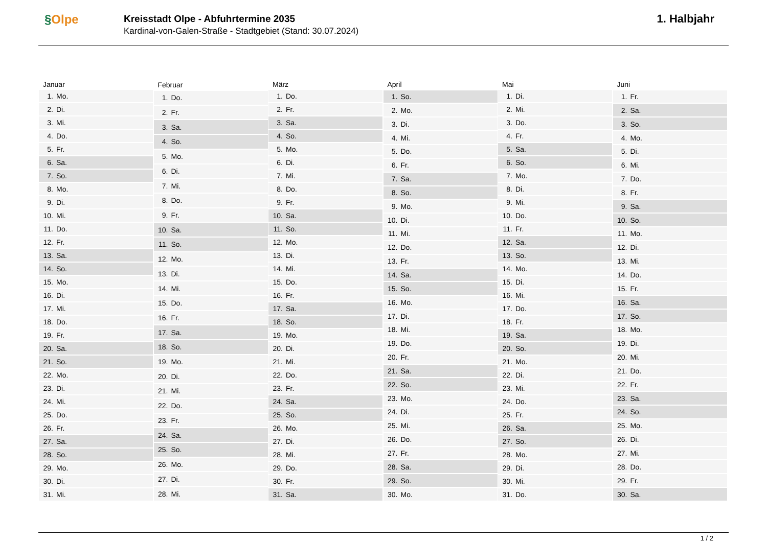§Olpe
Kreisstadt Olpe - Abfuhrtermine 2035
Kardinal-von-Galen-Straße - Stadtgebiet (Stand: 30.07.2024)
1. Halbjahr
| Januar | |
| --- | --- |
| 1. | Mo. |
| 2. | Di. |
| 3. | Mi. |
| 4. | Do. |
| 5. | Fr. |
| 6. | Sa. |
| 7. | So. |
| 8. | Mo. |
| 9. | Di. |
| 10. | Mi. |
| 11. | Do. |
| 12. | Fr. |
| 13. | Sa. |
| 14. | So. |
| 15. | Mo. |
| 16. | Di. |
| 17. | Mi. |
| 18. | Do. |
| 19. | Fr. |
| 20. | Sa. |
| 21. | So. |
| 22. | Mo. |
| 23. | Di. |
| 24. | Mi. |
| 25. | Do. |
| 26. | Fr. |
| 27. | Sa. |
| 28. | So. |
| 29. | Mo. |
| 30. | Di. |
| 31. | Mi. |
| Februar | |
| --- | --- |
| 1. | Do. |
| 2. | Fr. |
| 3. | Sa. |
| 4. | So. |
| 5. | Mo. |
| 6. | Di. |
| 7. | Mi. |
| 8. | Do. |
| 9. | Fr. |
| 10. | Sa. |
| 11. | So. |
| 12. | Mo. |
| 13. | Di. |
| 14. | Mi. |
| 15. | Do. |
| 16. | Fr. |
| 17. | Sa. |
| 18. | So. |
| 19. | Mo. |
| 20. | Di. |
| 21. | Mi. |
| 22. | Do. |
| 23. | Fr. |
| 24. | Sa. |
| 25. | So. |
| 26. | Mo. |
| 27. | Di. |
| 28. | Mi. |
| März | |
| --- | --- |
| 1. | Do. |
| 2. | Fr. |
| 3. | Sa. |
| 4. | So. |
| 5. | Mo. |
| 6. | Di. |
| 7. | Mi. |
| 8. | Do. |
| 9. | Fr. |
| 10. | Sa. |
| 11. | So. |
| 12. | Mo. |
| 13. | Di. |
| 14. | Mi. |
| 15. | Do. |
| 16. | Fr. |
| 17. | Sa. |
| 18. | So. |
| 19. | Mo. |
| 20. | Di. |
| 21. | Mi. |
| 22. | Do. |
| 23. | Fr. |
| 24. | Sa. |
| 25. | So. |
| 26. | Mo. |
| 27. | Di. |
| 28. | Mi. |
| 29. | Do. |
| 30. | Fr. |
| 31. | Sa. |
| April | |
| --- | --- |
| 1. | So. |
| 2. | Mo. |
| 3. | Di. |
| 4. | Mi. |
| 5. | Do. |
| 6. | Fr. |
| 7. | Sa. |
| 8. | So. |
| 9. | Mo. |
| 10. | Di. |
| 11. | Mi. |
| 12. | Do. |
| 13. | Fr. |
| 14. | Sa. |
| 15. | So. |
| 16. | Mo. |
| 17. | Di. |
| 18. | Mi. |
| 19. | Do. |
| 20. | Fr. |
| 21. | Sa. |
| 22. | So. |
| 23. | Mo. |
| 24. | Di. |
| 25. | Mi. |
| 26. | Do. |
| 27. | Fr. |
| 28. | Sa. |
| 29. | So. |
| 30. | Mo. |
| Mai | |
| --- | --- |
| 1. | Di. |
| 2. | Mi. |
| 3. | Do. |
| 4. | Fr. |
| 5. | Sa. |
| 6. | So. |
| 7. | Mo. |
| 8. | Di. |
| 9. | Mi. |
| 10. | Do. |
| 11. | Fr. |
| 12. | Sa. |
| 13. | So. |
| 14. | Mo. |
| 15. | Di. |
| 16. | Mi. |
| 17. | Do. |
| 18. | Fr. |
| 19. | Sa. |
| 20. | So. |
| 21. | Mo. |
| 22. | Di. |
| 23. | Mi. |
| 24. | Do. |
| 25. | Fr. |
| 26. | Sa. |
| 27. | So. |
| 28. | Mo. |
| 29. | Di. |
| 30. | Mi. |
| 31. | Do. |
| Juni | |
| --- | --- |
| 1. | Fr. |
| 2. | Sa. |
| 3. | So. |
| 4. | Mo. |
| 5. | Di. |
| 6. | Mi. |
| 7. | Do. |
| 8. | Fr. |
| 9. | Sa. |
| 10. | So. |
| 11. | Mo. |
| 12. | Di. |
| 13. | Mi. |
| 14. | Do. |
| 15. | Fr. |
| 16. | Sa. |
| 17. | So. |
| 18. | Mo. |
| 19. | Di. |
| 20. | Mi. |
| 21. | Do. |
| 22. | Fr. |
| 23. | Sa. |
| 24. | So. |
| 25. | Mo. |
| 26. | Di. |
| 27. | Mi. |
| 28. | Do. |
| 29. | Fr. |
| 30. | Sa. |
1 / 2